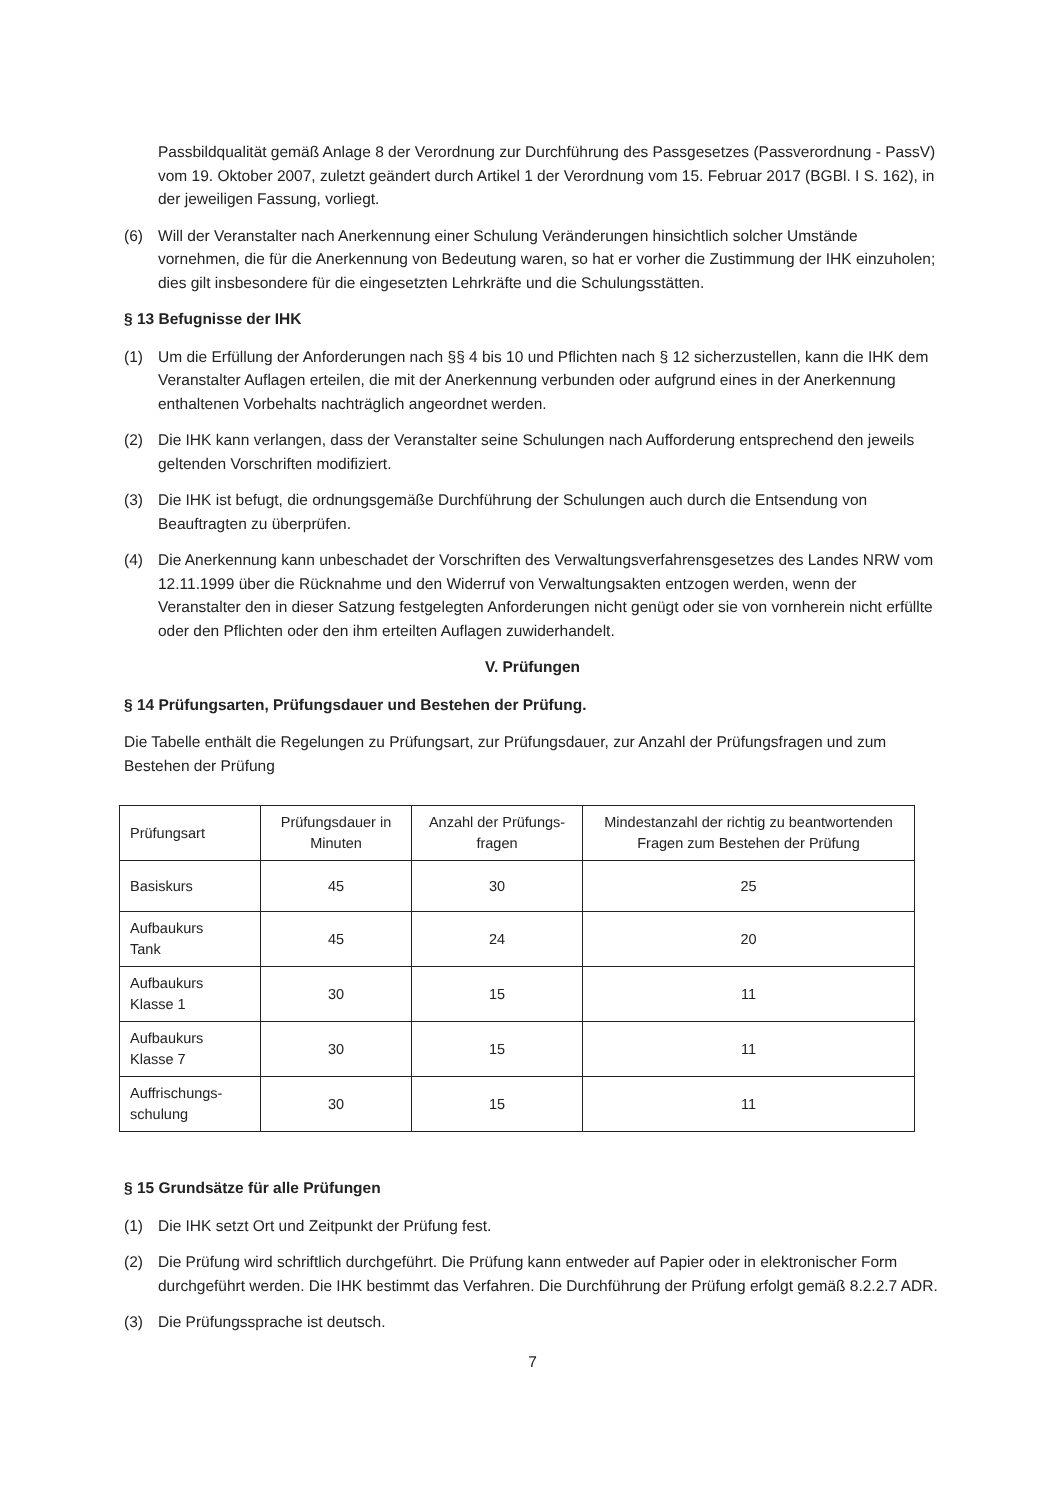Passbildqualität gemäß Anlage 8 der Verordnung zur Durchführung des Passgesetzes (Passverordnung - PassV) vom 19. Oktober 2007, zuletzt geändert durch Artikel 1 der Verordnung vom 15. Februar 2017 (BGBl. I S. 162), in der jeweiligen Fassung, vorliegt.
(6) Will der Veranstalter nach Anerkennung einer Schulung Veränderungen hinsichtlich solcher Umstände vornehmen, die für die Anerkennung von Bedeutung waren, so hat er vorher die Zustimmung der IHK einzuholen; dies gilt insbesondere für die eingesetzten Lehrkräfte und die Schulungsstätten.
§ 13 Befugnisse der IHK
(1) Um die Erfüllung der Anforderungen nach §§ 4 bis 10 und Pflichten nach § 12 sicherzustellen, kann die IHK dem Veranstalter Auflagen erteilen, die mit der Anerkennung verbunden oder aufgrund eines in der Anerkennung enthaltenen Vorbehalts nachträglich angeordnet werden.
(2) Die IHK kann verlangen, dass der Veranstalter seine Schulungen nach Aufforderung entsprechend den jeweils geltenden Vorschriften modifiziert.
(3) Die IHK ist befugt, die ordnungsgemäße Durchführung der Schulungen auch durch die Entsendung von Beauftragten zu überprüfen.
(4) Die Anerkennung kann unbeschadet der Vorschriften des Verwaltungsverfahrensgesetzes des Landes NRW vom 12.11.1999 über die Rücknahme und den Widerruf von Verwaltungsakten entzogen werden, wenn der Veranstalter den in dieser Satzung festgelegten Anforderungen nicht genügt oder sie von vornherein nicht erfüllte oder den Pflichten oder den ihm erteilten Auflagen zuwiderhandelt.
V. Prüfungen
§ 14 Prüfungsarten, Prüfungsdauer und Bestehen der Prüfung.
Die Tabelle enthält die Regelungen zu Prüfungsart, zur Prüfungsdauer, zur Anzahl der Prüfungsfragen und zum Bestehen der Prüfung
| Prüfungsart | Prüfungsdauer in Minuten | Anzahl der Prüfungs-fragen | Mindestanzahl der richtig zu beantwortenden Fragen zum Bestehen der Prüfung |
| Basiskurs | 45 | 30 | 25 |
| Aufbaukurs Tank | 45 | 24 | 20 |
| Aufbaukurs Klasse 1 | 30 | 15 | 11 |
| Aufbaukurs Klasse 7 | 30 | 15 | 11 |
| Auffrischungs- schulung | 30 | 15 | 11 |
§ 15 Grundsätze für alle Prüfungen
(1) Die IHK setzt Ort und Zeitpunkt der Prüfung fest.
(2) Die Prüfung wird schriftlich durchgeführt. Die Prüfung kann entweder auf Papier oder in elektronischer Form durchgeführt werden. Die IHK bestimmt das Verfahren. Die Durchführung der Prüfung erfolgt gemäß 8.2.2.7 ADR.
(3) Die Prüfungssprache ist deutsch.
7